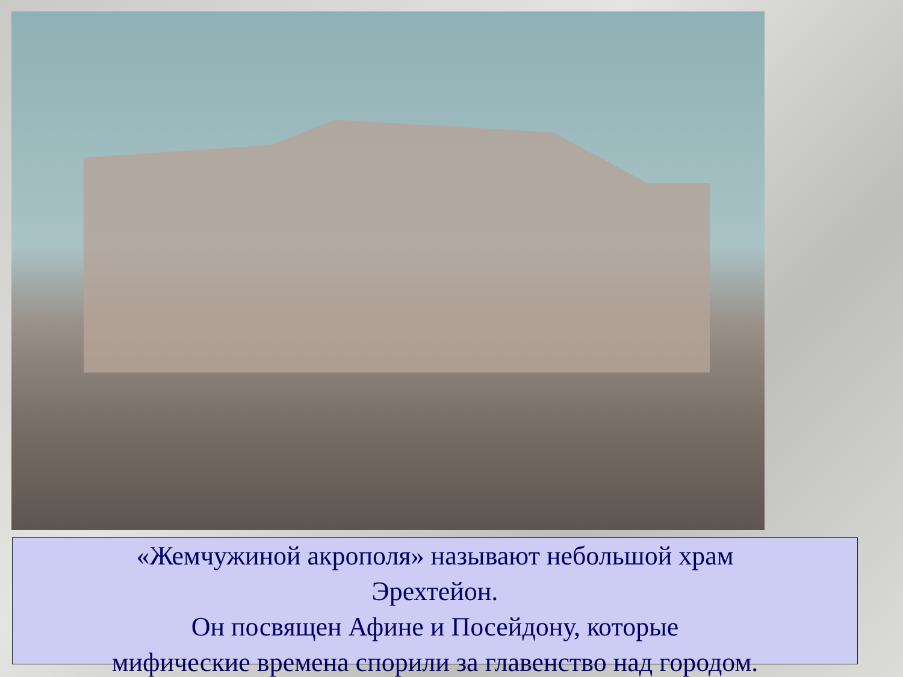«Жемчужиной акрополя» называют небольшой храм
Эрехтейон.
Он посвящен Афине и Посейдону, которые
мифические времена спорили за главенство над городом.